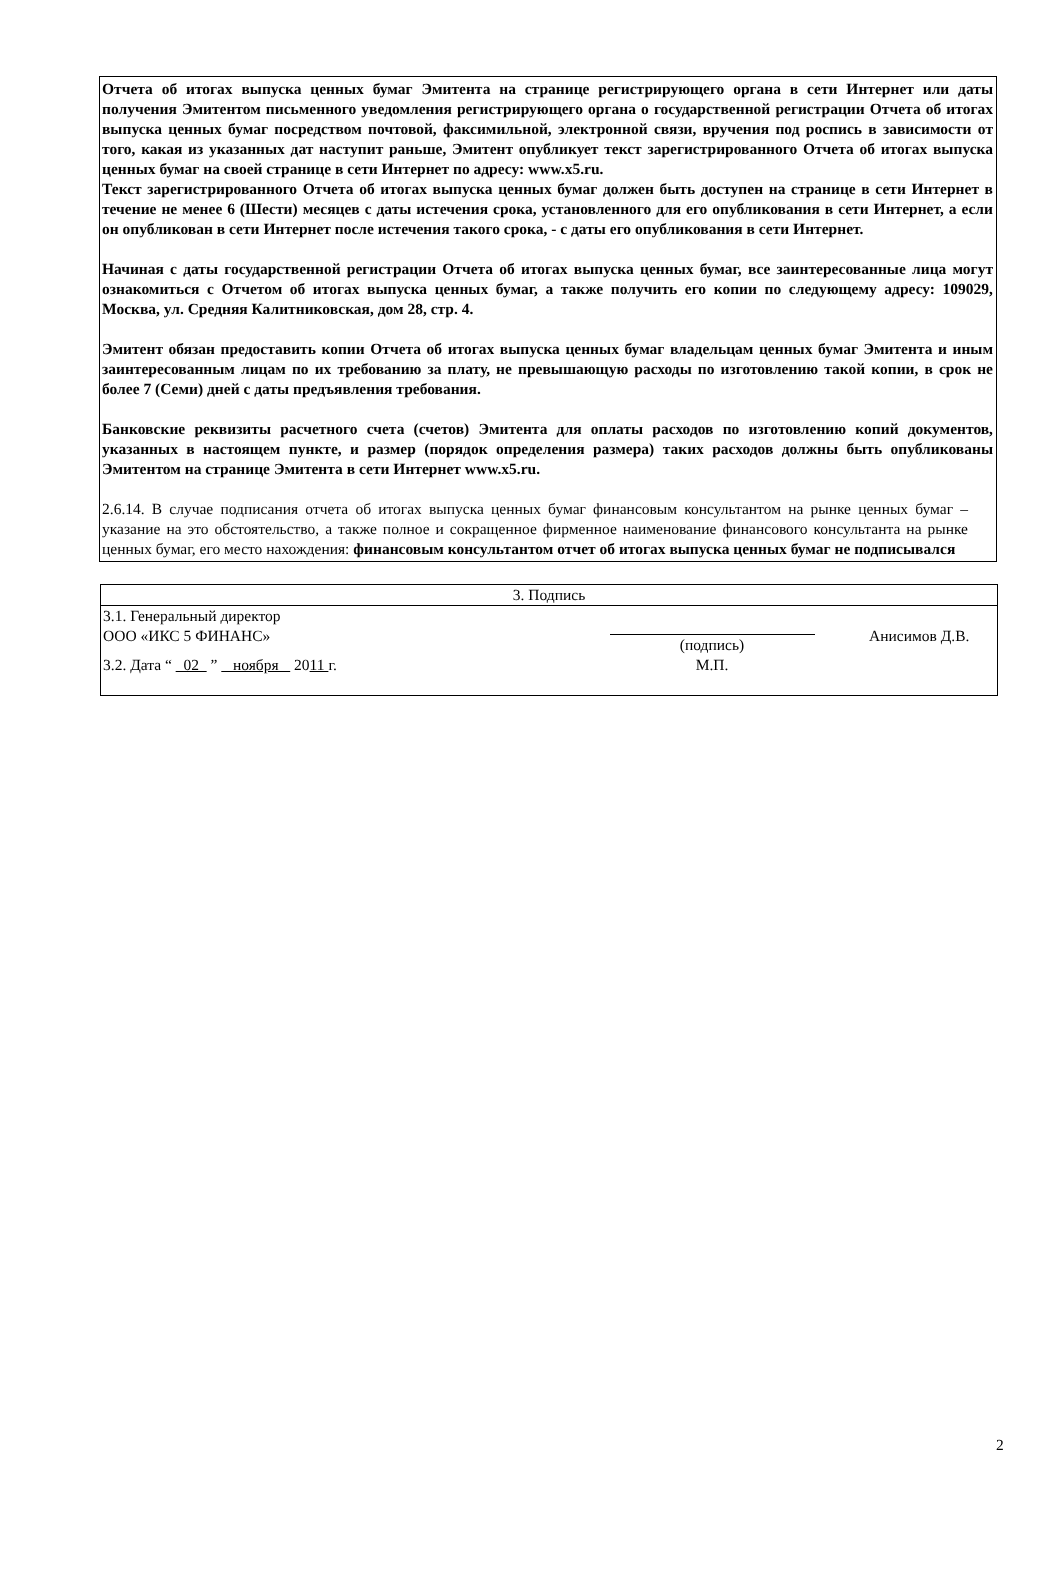Отчета об итогах выпуска ценных бумаг Эмитента на странице регистрирующего органа в сети Интернет или даты получения Эмитентом письменного уведомления регистрирующего органа о государственной регистрации Отчета об итогах выпуска ценных бумаг посредством почтовой, факсимильной, электронной связи, вручения под роспись в зависимости от того, какая из указанных дат наступит раньше, Эмитент опубликует текст зарегистрированного Отчета об итогах выпуска ценных бумаг на своей странице в сети Интернет по адресу: www.x5.ru.
Текст зарегистрированного Отчета об итогах выпуска ценных бумаг должен быть доступен на странице в сети Интернет в течение не менее 6 (Шести) месяцев с даты истечения срока, установленного для его опубликования в сети Интернет, а если он опубликован в сети Интернет после истечения такого срока, - с даты его опубликования в сети Интернет.
Начиная с даты государственной регистрации Отчета об итогах выпуска ценных бумаг, все заинтересованные лица могут ознакомиться с Отчетом об итогах выпуска ценных бумаг, а также получить его копии по следующему адресу: 109029, Москва, ул. Средняя Калитниковская, дом 28, стр. 4.
Эмитент обязан предоставить копии Отчета об итогах выпуска ценных бумаг владельцам ценных бумаг Эмитента и иным заинтересованным лицам по их требованию за плату, не превышающую расходы по изготовлению такой копии, в срок не более 7 (Семи) дней с даты предъявления требования.
Банковские реквизиты расчетного счета (счетов) Эмитента для оплаты расходов по изготовлению копий документов, указанных в настоящем пункте, и размер (порядок определения размера) таких расходов должны быть опубликованы Эмитентом на странице Эмитента в сети Интернет www.x5.ru.
2.6.14. В случае подписания отчета об итогах выпуска ценных бумаг финансовым консультантом на рынке ценных бумаг – указание на это обстоятельство, а также полное и сокращенное фирменное наименование финансового консультанта на рынке ценных бумаг, его место нахождения: финансовым консультантом отчет об итогах выпуска ценных бумаг не подписывался
| 3. Подпись | | |
| 3.1. Генеральный директор ООО «ИКС 5 ФИНАНС» | (подпись) | Анисимов Д.В. |
| 3.2. Дата “ 02 ” ноября 20 11 г. | М.П. | |
2